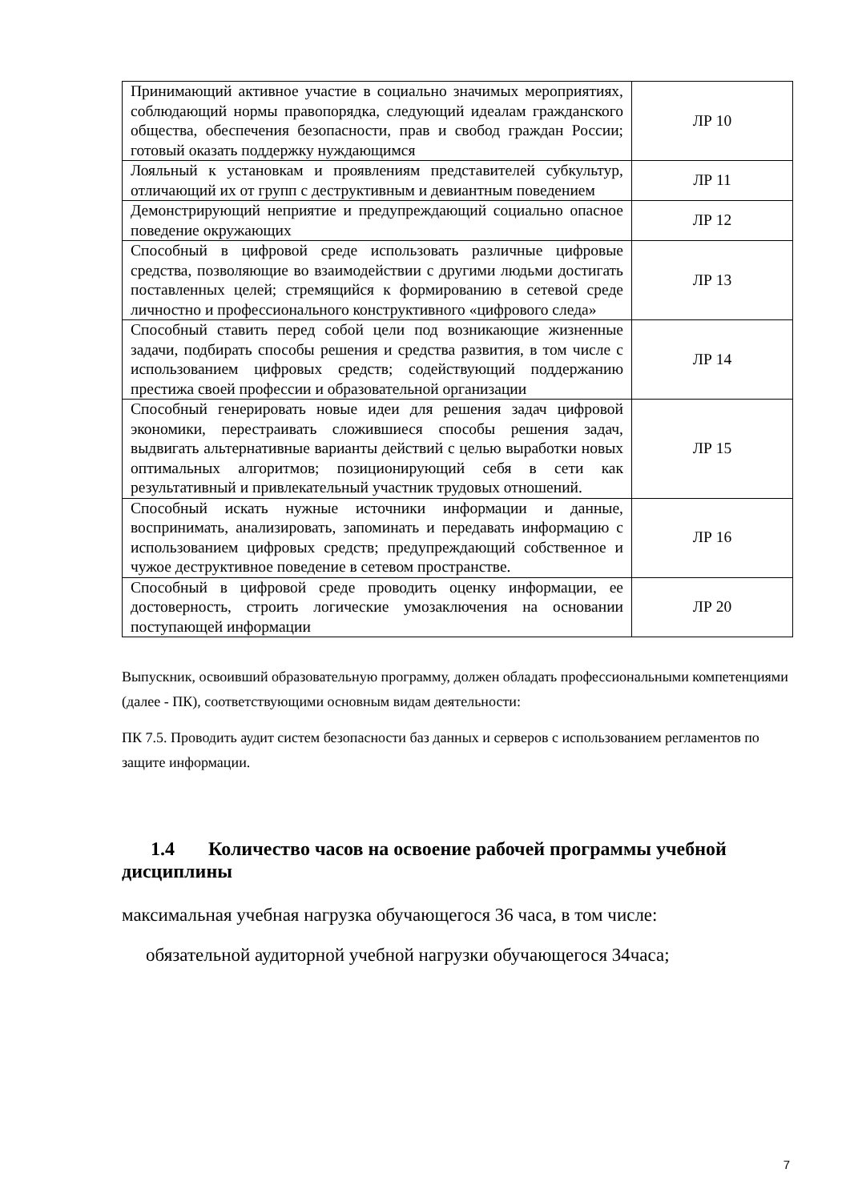| Принимающий активное участие в социально значимых мероприятиях, соблюдающий нормы правопорядка, следующий идеалам гражданского общества, обеспечения безопасности, прав и свобод граждан России; готовый оказать поддержку нуждающимся | ЛР 10 |
| Лояльный к установкам и проявлениям представителей субкультур, отличающий их от групп с деструктивным и девиантным поведением | ЛР 11 |
| Демонстрирующий неприятие и предупреждающий социально опасное поведение окружающих | ЛР 12 |
| Способный в цифровой среде использовать различные цифровые средства, позволяющие во взаимодействии с другими людьми достигать поставленных целей; стремящийся к формированию в сетевой среде личностно и профессионального конструктивного «цифрового следа» | ЛР 13 |
| Способный ставить перед собой цели под возникающие жизненные задачи, подбирать способы решения и средства развития, в том числе с использованием цифровых средств; содействующий поддержанию престижа своей профессии и образовательной организации | ЛР 14 |
| Способный генерировать новые идеи для решения задач цифровой экономики, перестраивать сложившиеся способы решения задач, выдвигать альтернативные варианты действий с целью выработки новых оптимальных алгоритмов; позиционирующий себя в сети как результативный и привлекательный участник трудовых отношений. | ЛР 15 |
| Способный искать нужные источники информации и данные, воспринимать, анализировать, запоминать и передавать информацию с использованием цифровых средств; предупреждающий собственное и чужое деструктивное поведение в сетевом пространстве. | ЛР 16 |
| Способный в цифровой среде проводить оценку информации, ее достоверность, строить логические умозаключения на основании поступающей информации | ЛР 20 |
Выпускник, освоивший образовательную программу, должен обладать профессиональными компетенциями (далее - ПК), соответствующими основным видам деятельности:
ПК 7.5. Проводить аудит систем безопасности баз данных и серверов с использованием регламентов по защите информации.
1.4 Количество часов на освоение рабочей программы учебной дисциплины
максимальная учебная нагрузка обучающегося 36 часа, в том числе:
обязательной аудиторной учебной нагрузки обучающегося 34часа;
7